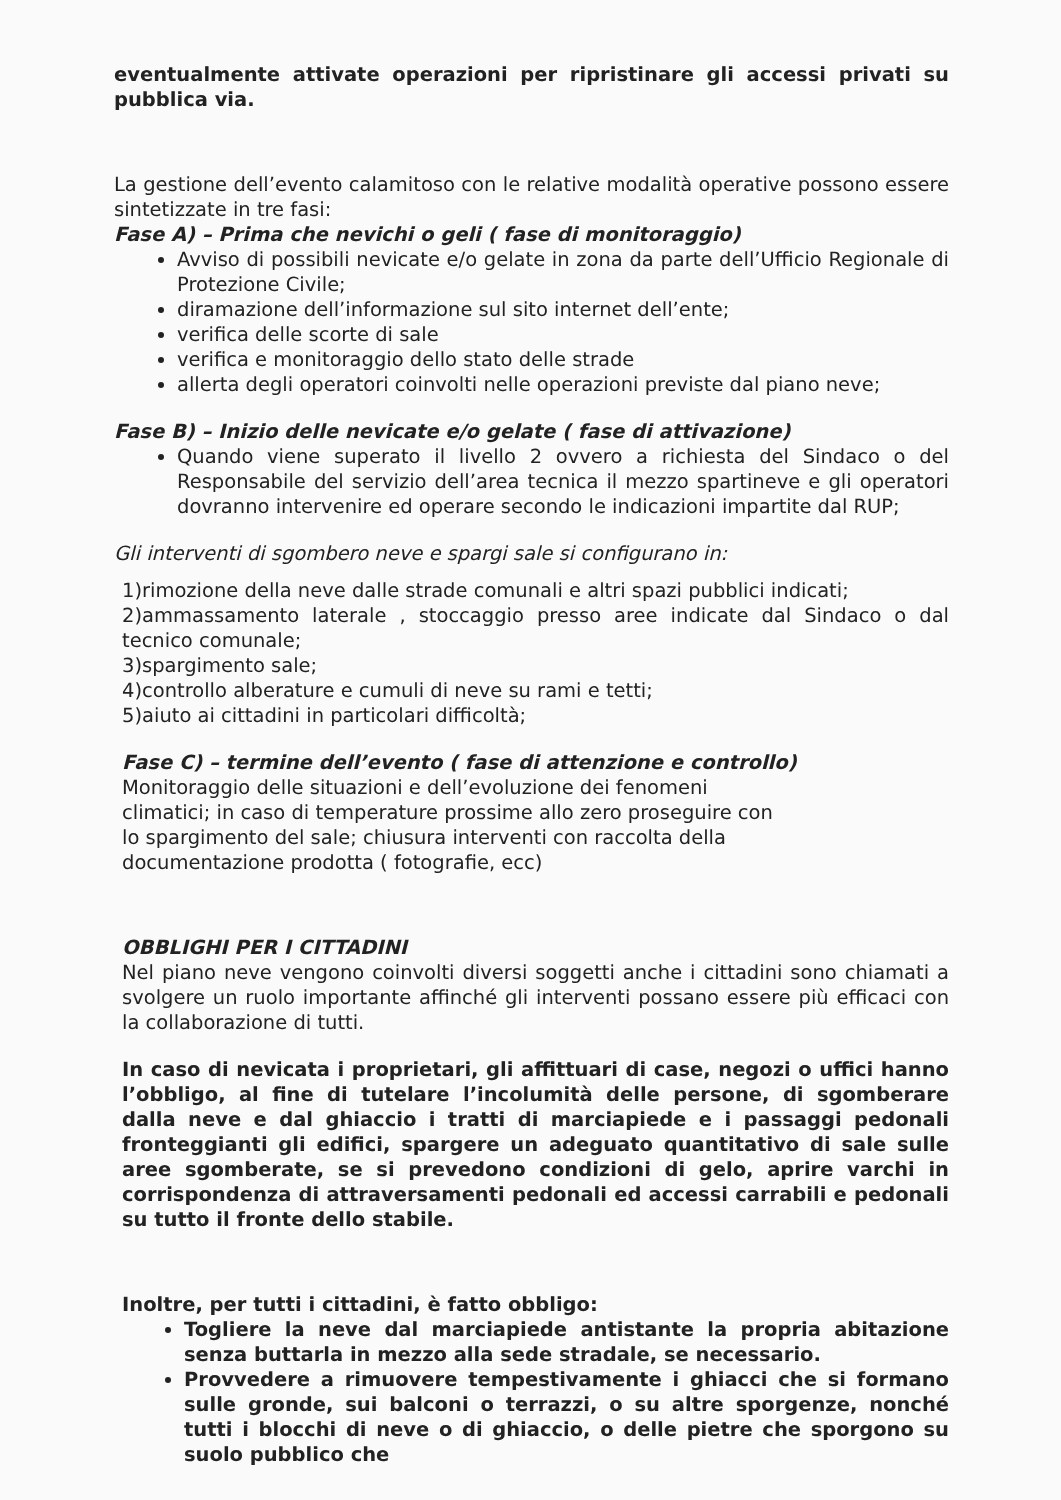eventualmente attivate operazioni per ripristinare gli accessi privati su pubblica via.
La gestione dell’evento calamitoso con le relative modalità operative possono essere sintetizzate in tre fasi:
Fase A) – Prima che nevichi o geli ( fase di monitoraggio)
Avviso di possibili nevicate e/o gelate in zona da parte dell’Ufficio Regionale di Protezione Civile;
diramazione dell’informazione sul sito internet dell’ente;
verifica delle scorte di sale
verifica e monitoraggio dello stato delle strade
allerta degli operatori coinvolti nelle operazioni previste dal piano neve;
Fase B) – Inizio delle nevicate e/o gelate ( fase di attivazione)
Quando viene superato il livello 2 ovvero a richiesta del Sindaco o del Responsabile del servizio dell’area tecnica il mezzo spartineve e gli operatori dovranno intervenire ed operare secondo le indicazioni impartite dal RUP;
Gli interventi di sgombero neve e spargi sale si configurano in:
1)rimozione della neve dalle strade comunali e altri spazi pubblici indicati;
2)ammassamento laterale , stoccaggio presso aree indicate dal Sindaco o dal tecnico comunale;
3)spargimento sale;
4)controllo alberature e cumuli di neve su rami e tetti;
5)aiuto ai cittadini in particolari difficoltà;
Fase C) – termine dell’evento ( fase di attenzione e controllo)
Monitoraggio delle situazioni e dell’evoluzione dei fenomeni
climatici; in caso di temperature prossime allo zero proseguire con
lo spargimento del sale; chiusura interventi con raccolta della
documentazione prodotta ( fotografie, ecc)
OBBLIGHI PER I CITTADINI
Nel piano neve vengono coinvolti diversi soggetti anche i cittadini sono chiamati a svolgere un ruolo importante affinché gli interventi possano essere più efficaci con la collaborazione di tutti.
In caso di nevicata i proprietari, gli affittuari di case, negozi o uffici hanno l’obbligo, al fine di tutelare l’incolumità delle persone, di sgomberare dalla neve e dal ghiaccio i tratti di marciapiede e i passaggi pedonali fronteggianti gli edifici, spargere un adeguato quantitativo di sale sulle aree sgomberate, se si prevedono condizioni di gelo, aprire varchi in corrispondenza di attraversamenti pedonali ed accessi carrabili e pedonali su tutto il fronte dello stabile.
Inoltre, per tutti i cittadini, è fatto obbligo:
Togliere la neve dal marciapiede antistante la propria abitazione senza buttarla in mezzo alla sede stradale, se necessario.
Provvedere a rimuovere tempestivamente i ghiacci che si formano sulle gronde, sui balconi o terrazzi, o su altre sporgenze, nonché tutti i blocchi di neve o di ghiaccio, o delle pietre che sporgono su suolo pubblico che